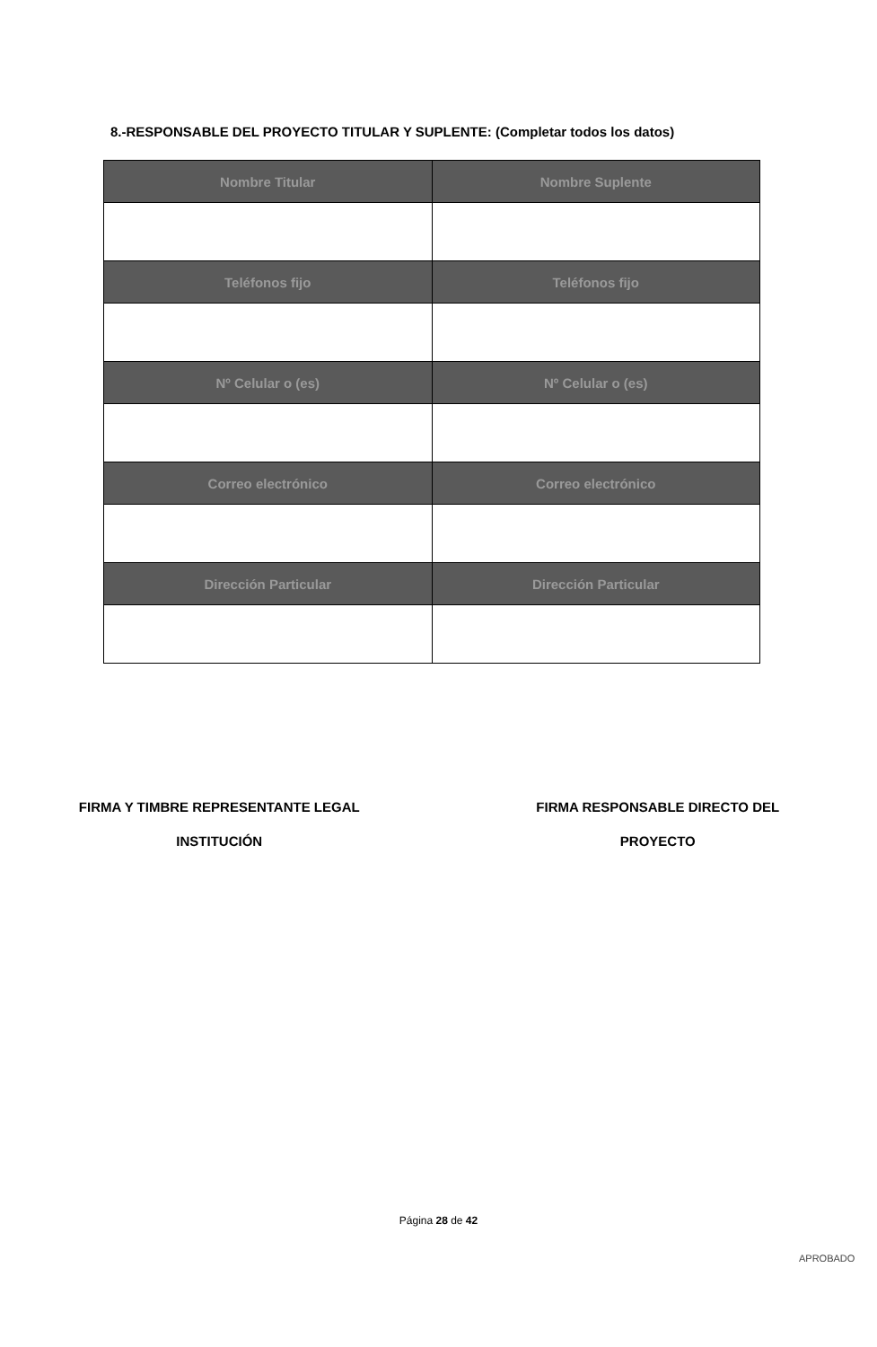8.-RESPONSABLE DEL PROYECTO TITULAR Y SUPLENTE: (Completar todos los datos)
| Nombre Titular | Nombre Suplente |
| --- | --- |
| Teléfonos fijo | Teléfonos fijo |
| Nº Celular o (es) | Nº Celular o (es) |
| Correo electrónico | Correo electrónico |
| Dirección Particular | Dirección Particular |
FIRMA Y TIMBRE REPRESENTANTE LEGAL
INSTITUCIÓN
FIRMA RESPONSABLE DIRECTO DEL
PROYECTO
Página 28 de 42
APROBADO